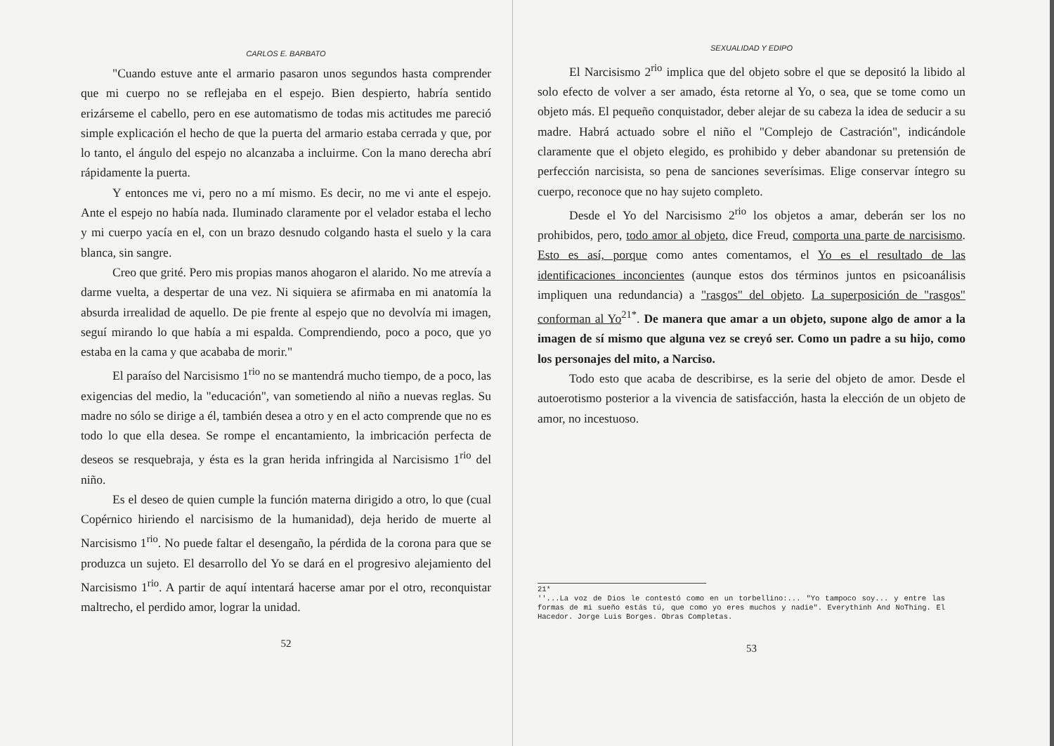CARLOS E. BARBATO
"Cuando estuve ante el armario pasaron unos segundos hasta comprender que mi cuerpo no se reflejaba en el espejo. Bien despierto, habría sentido erizárseme el cabello, pero en ese automatismo de todas mis actitudes me pareció simple explicación el hecho de que la puerta del armario estaba cerrada y que, por lo tanto, el ángulo del espejo no alcanzaba a incluirme. Con la mano derecha abrí rápidamente la puerta.
Y entonces me vi, pero no a mí mismo. Es decir, no me vi ante el espejo. Ante el espejo no había nada. Iluminado claramente por el velador estaba el lecho y mi cuerpo yacía en el, con un brazo desnudo colgando hasta el suelo y la cara blanca, sin sangre.
Creo que grité. Pero mis propias manos ahogaron el alarido. No me atrevía a darme vuelta, a despertar de una vez. Ni siquiera se afirmaba en mi anatomía la absurda irrealidad de aquello. De pie frente al espejo que no devolvía mi imagen, seguí mirando lo que había a mi espalda. Comprendiendo, poco a poco, que yo estaba en la cama y que acababa de morir."
El paraíso del Narcisismo 1<sup>rio</sup> no se mantendrá mucho tiempo, de a poco, las exigencias del medio, la "educación", van sometiendo al niño a nuevas reglas. Su madre no sólo se dirige a él, también desea a otro y en el acto comprende que no es todo lo que ella desea. Se rompe el encantamiento, la imbricación perfecta de deseos se resquebraja, y ésta es la gran herida infringida al Narcisismo 1<sup>rio</sup> del niño.
Es el deseo de quien cumple la función materna dirigido a otro, lo que (cual Copérnico hiriendo el narcisismo de la humanidad), deja herido de muerte al Narcisismo 1<sup>rio</sup>. No puede faltar el desengaño, la pérdida de la corona para que se produzca un sujeto. El desarrollo del Yo se dará en el progresivo alejamiento del Narcisismo 1<sup>rio</sup>. A partir de aquí intentará hacerse amar por el otro, reconquistar maltrecho, el perdido amor, lograr la unidad.
52
SEXUALIDAD Y EDIPO
El Narcisismo 2<sup>rio</sup> implica que del objeto sobre el que se depositó la libido al solo efecto de volver a ser amado, ésta retorne al Yo, o sea, que se tome como un objeto más. El pequeño conquistador, deber alejar de su cabeza la idea de seducir a su madre. Habrá actuado sobre el niño el "Complejo de Castración", indicándole claramente que el objeto elegido, es prohibido y deber abandonar su pretensión de perfección narcisista, so pena de sanciones severísimas. Elige conservar íntegro su cuerpo, reconoce que no hay sujeto completo.
Desde el Yo del Narcisismo 2<sup>rio</sup> los objetos a amar, deberán ser los no prohibidos, pero, todo amor al objeto, dice Freud, comporta una parte de narcisismo. Esto es así, porque como antes comentamos, el Yo es el resultado de las identificaciones inconcientes (aunque estos dos términos juntos en psicoanálisis impliquen una redundancia) a "rasgos" del objeto. La superposición de "rasgos" conforman al Yo<sup>21*</sup>. De manera que amar a un objeto, supone algo de amor a la imagen de sí mismo que alguna vez se creyó ser. Como un padre a su hijo, como los personajes del mito, a Narciso.
Todo esto que acaba de describirse, es la serie del objeto de amor. Desde el autoerotismo posterior a la vivencia de satisfacción, hasta la elección de un objeto de amor, no incestuoso.
21*
''...La voz de Dios le contestó como en un torbellino:... "Yo tampoco soy... y entre las formas de mi sueño estás tú, que como yo eres muchos y nadie". Everythinh And NoThing. El Hacedor. Jorge Luis Borges. Obras Completas.
53